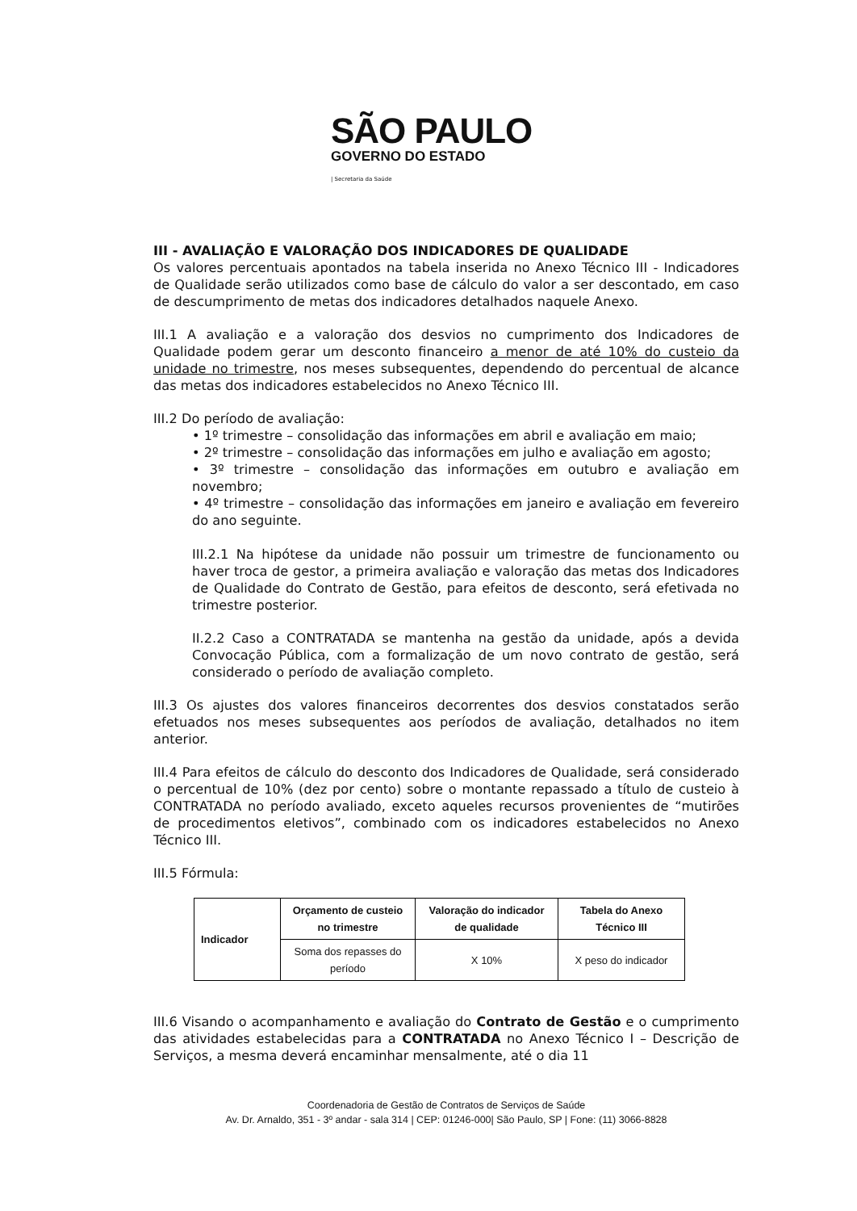SÃO PAULO
GOVERNO DO ESTADO
| Secretaria da Saúde
III - AVALIAÇÃO E VALORAÇÃO DOS INDICADORES DE QUALIDADE
Os valores percentuais apontados na tabela inserida no Anexo Técnico III - Indicadores de Qualidade serão utilizados como base de cálculo do valor a ser descontado, em caso de descumprimento de metas dos indicadores detalhados naquele Anexo.
III.1 A avaliação e a valoração dos desvios no cumprimento dos Indicadores de Qualidade podem gerar um desconto financeiro a menor de até 10% do custeio da unidade no trimestre, nos meses subsequentes, dependendo do percentual de alcance das metas dos indicadores estabelecidos no Anexo Técnico III.
III.2 Do período de avaliação:
• 1º trimestre – consolidação das informações em abril e avaliação em maio;
• 2º trimestre – consolidação das informações em julho e avaliação em agosto;
• 3º trimestre – consolidação das informações em outubro e avaliação em novembro;
• 4º trimestre – consolidação das informações em janeiro e avaliação em fevereiro do ano seguinte.
III.2.1 Na hipótese da unidade não possuir um trimestre de funcionamento ou haver troca de gestor, a primeira avaliação e valoração das metas dos Indicadores de Qualidade do Contrato de Gestão, para efeitos de desconto, será efetivada no trimestre posterior.
II.2.2 Caso a CONTRATADA se mantenha na gestão da unidade, após a devida Convocação Pública, com a formalização de um novo contrato de gestão, será considerado o período de avaliação completo.
III.3 Os ajustes dos valores financeiros decorrentes dos desvios constatados serão efetuados nos meses subsequentes aos períodos de avaliação, detalhados no item anterior.
III.4 Para efeitos de cálculo do desconto dos Indicadores de Qualidade, será considerado o percentual de 10% (dez por cento) sobre o montante repassado a título de custeio à CONTRATADA no período avaliado, exceto aqueles recursos provenientes de “mutirões de procedimentos eletivos”, combinado com os indicadores estabelecidos no Anexo Técnico III.
III.5 Fórmula:
| Indicador | Orçamento de custeio no trimestre | Valoração do indicador de qualidade | Tabela do Anexo Técnico III |
| --- | --- | --- | --- |
| | Soma dos repasses do período | X 10% | X peso do indicador |
III.6 Visando o acompanhamento e avaliação do Contrato de Gestão e o cumprimento das atividades estabelecidas para a CONTRATADA no Anexo Técnico I – Descrição de Serviços, a mesma deverá encaminhar mensalmente, até o dia 11
Coordenadoria de Gestão de Contratos de Serviços de Saúde
Av. Dr. Arnaldo, 351 - 3º andar - sala 314 | CEP: 01246-000| São Paulo, SP | Fone: (11) 3066-8828